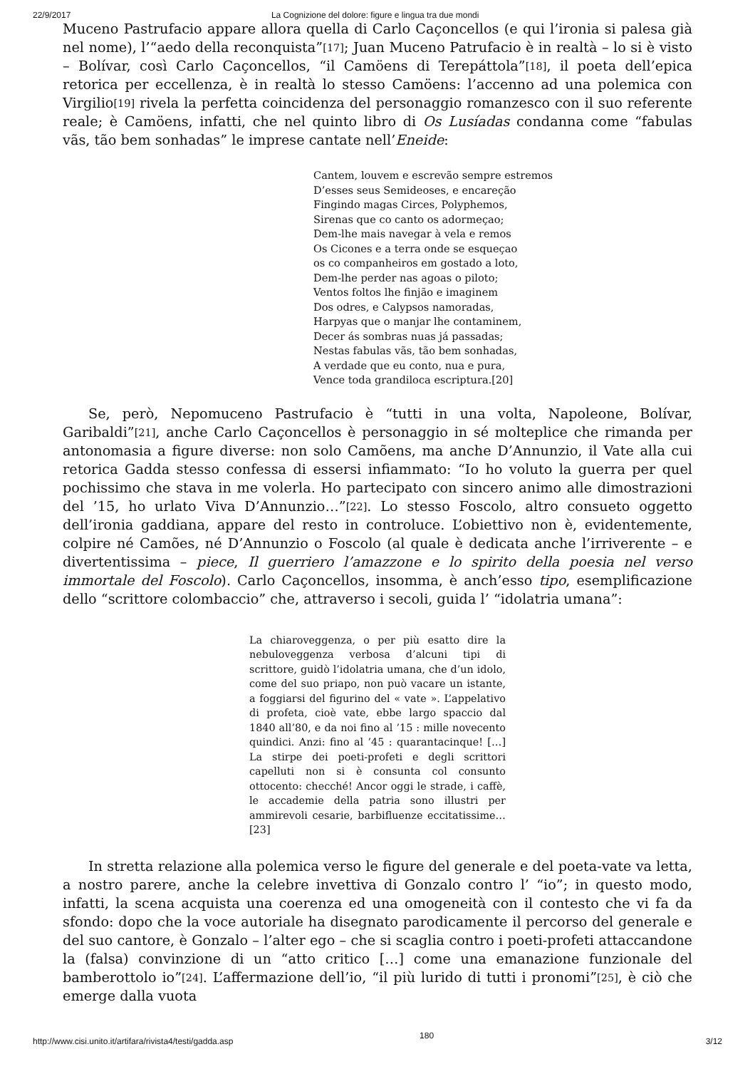22/9/2017 La Cognizione del dolore: figure e lingua tra due mondi
Muceno Pastrufacio appare allora quella di Carlo Caçoncellos (e qui l’ironia si palesa già nel nome), l’“aedo della reconquista”<sup>[17]</sup>; Juan Muceno Patrufacio è in realtà – lo si è visto – Bolívar, così Carlo Caçoncellos, “il Camöens di Terepáttola”<sup>[18]</sup>, il poeta dell’epica retorica per eccellenza, è in realtà lo stesso Camöens: l’accenno ad una polemica con Virgilio<sup>[19]</sup> rivela la perfetta coincidenza del personaggio romanzesco con il suo referente reale; è Camöens, infatti, che nel quinto libro di Os Lusíadas condanna come “fabulas vãs, tão bem sonhadas” le imprese cantate nell’Eneide:
Cantem, louvem e escrevão sempre estremos
D’esses seus Semideoses, e encareção
Fingindo magas Circes, Polyphemos,
Sirenas que co canto os adormeçao;
Dem-lhe mais navegar à vela e remos
Os Cicones e a terra onde se esqueçao
os co companheiros em gostado a loto,
Dem-lhe perder nas agoas o piloto;
Ventos foltos lhe finjão e imaginem
Dos odres, e Calypsos namoradas,
Harpyas que o manjar lhe contaminem,
Decer ás sombras nuas já passadas;
Nestas fabulas vãs, tão bem sonhadas,
A verdade que eu conto, nua e pura,
Vence toda grandiloca escriptura.[20]
Se, però, Nepomuceno Pastrufacio è “tutti in una volta, Napoleone, Bolívar, Garibaldi”<sup>[21]</sup>, anche Carlo Caçoncellos è personaggio in sé molteplice che rimanda per antonomasia a figure diverse: non solo Camõens, ma anche D’Annunzio, il Vate alla cui retorica Gadda stesso confessa di essersi infiammato: “Io ho voluto la guerra per quel pochissimo che stava in me volerla. Ho partecipato con sincero animo alle dimostrazioni del ’15, ho urlato Viva D’Annunzio…”<sup>[22]</sup>. Lo stesso Foscolo, altro consueto oggetto dell’ironia gaddiana, appare del resto in controluce. L’obiettivo non è, evidentemente, colpire né Camões, né D’Annunzio o Foscolo (al quale è dedicata anche l’irriverente – e divertentissima – piece, Il guerriero l’amazzone e lo spirito della poesia nel verso immortale del Foscolo). Carlo Caçoncellos, insomma, è anch’esso tipo, esemplificazione dello “scrittore colombaccio” che, attraverso i secoli, guida l’ “idolatria umana”:
La chiaroveggenza, o per più esatto dire la nebuloveggenza verbosa d’alcuni tipi di scrittore, guidò l’idolatria umana, che d’un idolo, come del suo priapo, non può vacare un istante, a foggiarsi del figurino del « vate ». L’appelativo di profeta, cioè vate, ebbe largo spaccio dal 1840 all’80, e da noi fino al ’15 : mille novecento quindici. Anzi: fino al ’45 : quarantacinque! […] La stirpe dei poeti-profeti e degli scrittori capelluti non si è consunta col consunto ottocento: checché! Ancor oggi le strade, i caffè, le accademie della patria sono illustri per ammirevoli cesarie, barbifluenze eccitatissime…[23]
In stretta relazione alla polemica verso le figure del generale e del poeta-vate va letta, a nostro parere, anche la celebre invettiva di Gonzalo contro l’ “io”; in questo modo, infatti, la scena acquista una coerenza ed una omogeneità con il contesto che vi fa da sfondo: dopo che la voce autoriale ha disegnato parodicamente il percorso del generale e del suo cantore, è Gonzalo – l’alter ego – che si scaglia contro i poeti-profeti attaccandone la (falsa) convinzione di un “atto critico […] come una emanazione funzionale del bamberottolo io”<sup>[24]</sup>. L’affermazione dell’io, “il più lurido di tutti i pronomi”<sup>[25]</sup>, è ciò che emerge dalla vuota
http://www.cisi.unito.it/artifara/rivista4/testi/gadda.asp 180 3/12